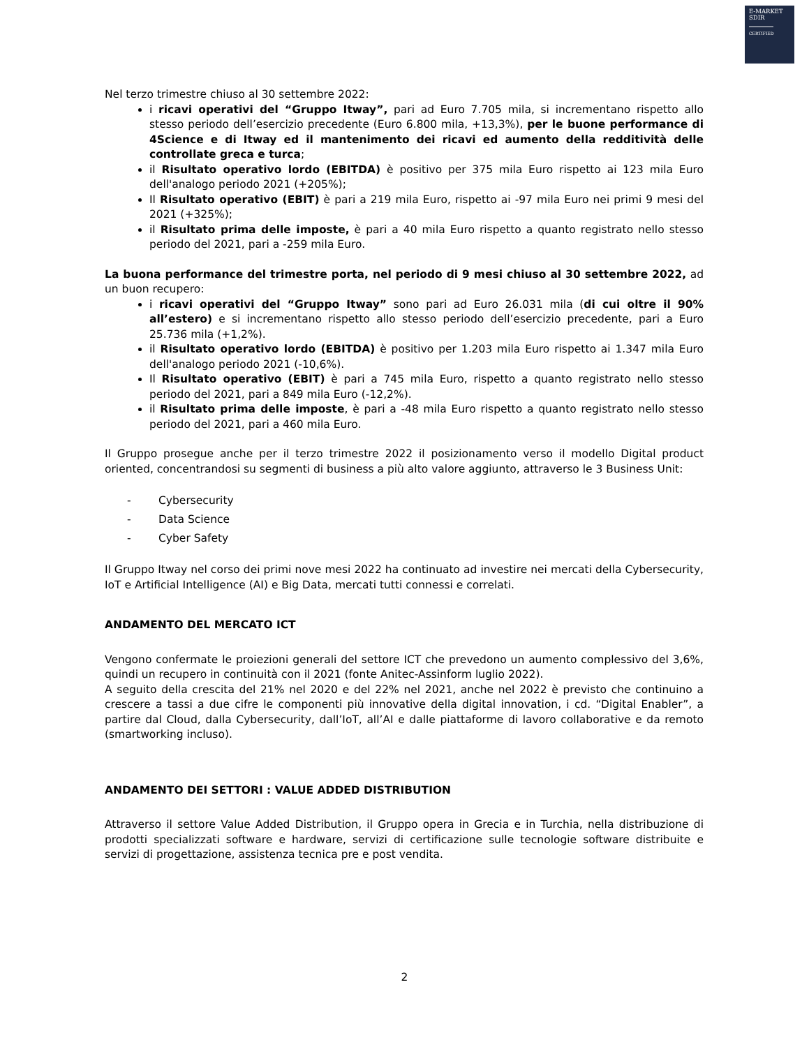E-MARKET
SDIR
CERTIFIED
Nel terzo trimestre chiuso al 30 settembre 2022:
i ricavi operativi del “Gruppo Itway”, pari ad Euro 7.705 mila, si incrementano rispetto allo stesso periodo dell’esercizio precedente (Euro 6.800 mila, +13,3%), per le buone performance di 4Science e di Itway ed il mantenimento dei ricavi ed aumento della redditività delle controllate greca e turca;
il Risultato operativo lordo (EBITDA) è positivo per 375 mila Euro rispetto ai 123 mila Euro dell'analogo periodo 2021 (+205%);
Il Risultato operativo (EBIT) è pari a 219 mila Euro, rispetto ai -97 mila Euro nei primi 9 mesi del 2021 (+325%);
il Risultato prima delle imposte, è pari a 40 mila Euro rispetto a quanto registrato nello stesso periodo del 2021, pari a -259 mila Euro.
La buona performance del trimestre porta, nel periodo di 9 mesi chiuso al 30 settembre 2022, ad un buon recupero:
i ricavi operativi del “Gruppo Itway” sono pari ad Euro 26.031 mila (di cui oltre il 90% all’estero) e si incrementano rispetto allo stesso periodo dell’esercizio precedente, pari a Euro 25.736 mila (+1,2%).
il Risultato operativo lordo (EBITDA) è positivo per 1.203 mila Euro rispetto ai 1.347 mila Euro dell'analogo periodo 2021 (-10,6%).
Il Risultato operativo (EBIT) è pari a 745 mila Euro, rispetto a quanto registrato nello stesso periodo del 2021, pari a 849 mila Euro (-12,2%).
il Risultato prima delle imposte, è pari a -48 mila Euro rispetto a quanto registrato nello stesso periodo del 2021, pari a 460 mila Euro.
Il Gruppo prosegue anche per il terzo trimestre 2022 il posizionamento verso il modello Digital product oriented, concentrandosi su segmenti di business a più alto valore aggiunto, attraverso le 3 Business Unit:
- Cybersecurity
- Data Science
- Cyber Safety
Il Gruppo Itway nel corso dei primi nove mesi 2022 ha continuato ad investire nei mercati della Cybersecurity, IoT e Artificial Intelligence (AI) e Big Data, mercati tutti connessi e correlati.
ANDAMENTO DEL MERCATO ICT
Vengono confermate le proiezioni generali del settore ICT che prevedono un aumento complessivo del 3,6%, quindi un recupero in continuità con il 2021 (fonte Anitec-Assinform luglio 2022).
A seguito della crescita del 21% nel 2020 e del 22% nel 2021, anche nel 2022 è previsto che continuino a crescere a tassi a due cifre le componenti più innovative della digital innovation, i cd. “Digital Enabler”, a partire dal Cloud, dalla Cybersecurity, dall’IoT, all’AI e dalle piattaforme di lavoro collaborative e da remoto (smartworking incluso).
ANDAMENTO DEI SETTORI : VALUE ADDED DISTRIBUTION
Attraverso il settore Value Added Distribution, il Gruppo opera in Grecia e in Turchia, nella distribuzione di prodotti specializzati software e hardware, servizi di certificazione sulle tecnologie software distribuite e servizi di progettazione, assistenza tecnica pre e post vendita.
2